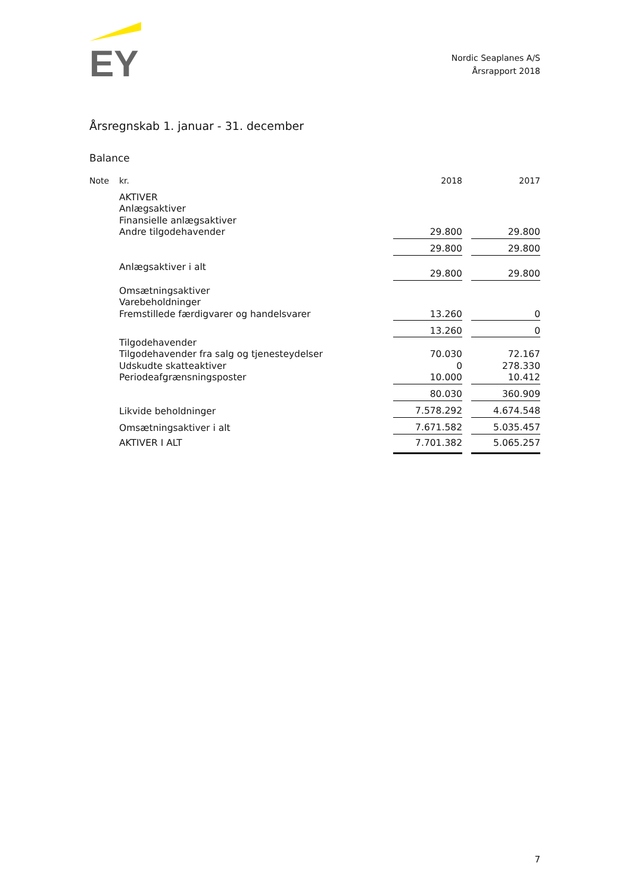EY
Nordic Seaplanes A/S
Årsrapport 2018
Årsregnskab 1. januar - 31. december
Balance
| Note | kr. | 2018 | | 2017 |
| --- | --- | --- | --- | --- |
| | AKTIVER | | | |
| | Anlægsaktiver | | | |
| | Finansielle anlægsaktiver | | | |
| | Andre tilgodehavender | 29.800 | | 29.800 |
| | | 29.800 | | 29.800 |
| | Anlægsaktiver i alt | 29.800 | | 29.800 |
| | Omsætningsaktiver | | | |
| | Varebeholdninger | | | |
| | Fremstillede færdigvarer og handelsvarer | 13.260 | | 0 |
| | | 13.260 | | 0 |
| | Tilgodehavender | | | |
| | Tilgodehavender fra salg og tjenesteydelser | 70.030 | | 72.167 |
| | Udskudte skatteaktiver | 0 | | 278.330 |
| | Periodeafgrænsningsposter | 10.000 | | 10.412 |
| | | 80.030 | | 360.909 |
| | Likvide beholdninger | 7.578.292 | | 4.674.548 |
| | Omsætningsaktiver i alt | 7.671.582 | | 5.035.457 |
| | AKTIVER I ALT | 7.701.382 | | 5.065.257 |
7